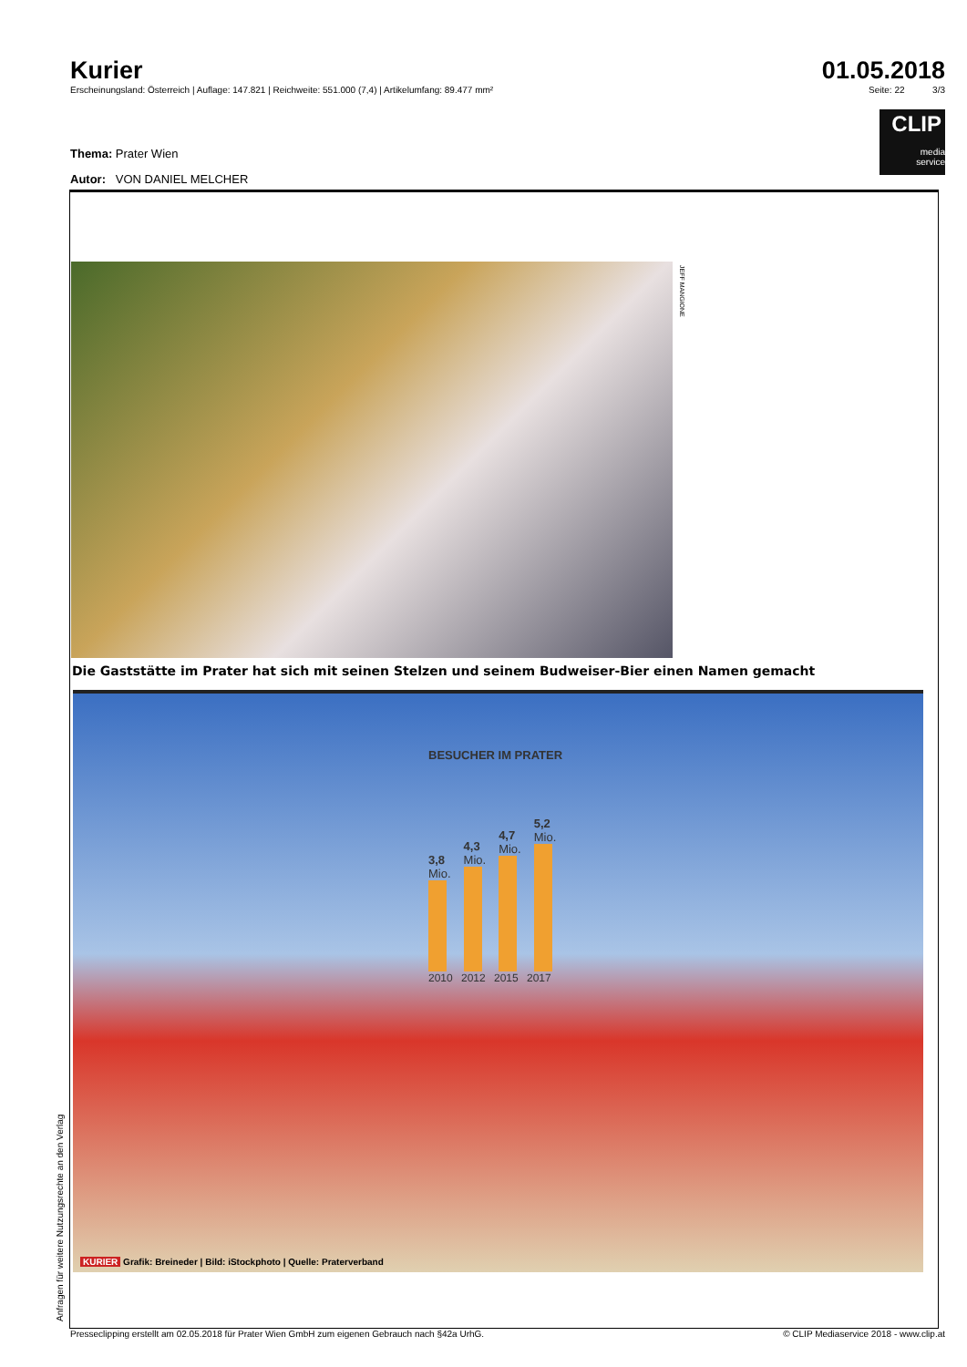Kurier 01.05.2018
Erscheinungsland: Österreich | Auflage: 147.821 | Reichweite: 551.000 (7,4) | Artikelumfang: 89.477 mm² Seite: 22 3/3
CLIP
media
service
Thema: Prater Wien
Autor: VON DANIEL MELCHER
JEFF MANGIONE
Die Gaststätte im Prater hat sich mit seinen Stelzen und seinem Budweiser-Bier einen Namen gemacht
BESUCHER IM PRATER
3,8
Mio.
4,3
Mio.
4,7
Mio.
5,2
Mio.
2010 2012 2015 2017
KURIER Grafik: Breineder | Bild: iStockphoto | Quelle: Praterverband
Anfragen für weitere Nutzungsrechte an den Verlag
Presseclipping erstellt am 02.05.2018 für Prater Wien GmbH zum eigenen Gebrauch nach §42a UrhG. © CLIP Mediaservice 2018 - www.clip.at